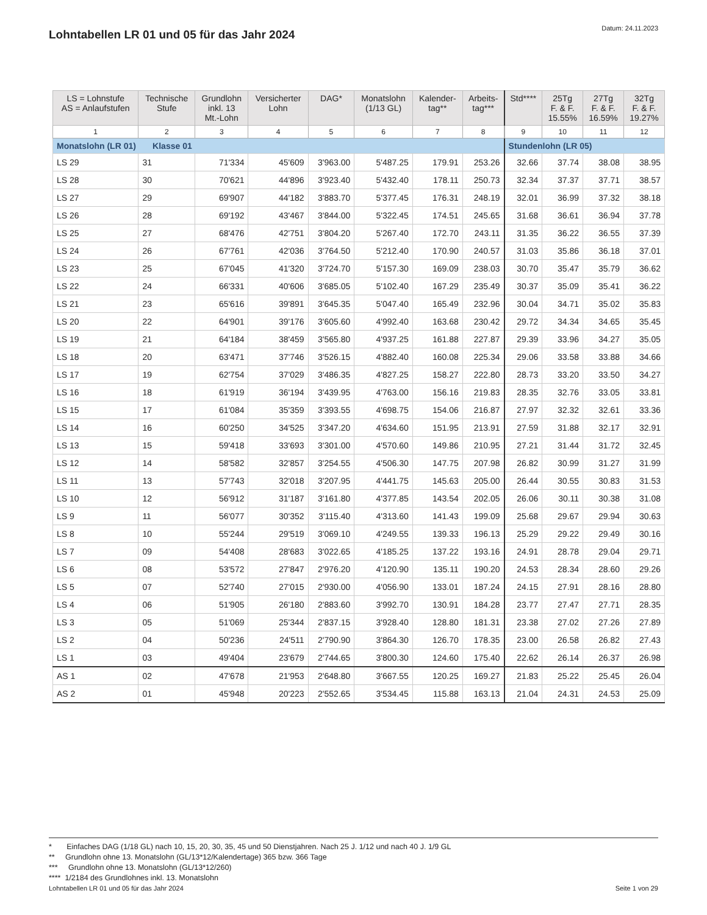Lohntabellen LR 01 und 05 für das Jahr 2024
Datum: 24.11.2023
| LS = Lohnstufe AS = Anlaufstufen | Technische Stufe | Grundlohn inkl. 13 Mt.-Lohn | Versicherter Lohn | DAG* | Monatslohn (1/13 GL) | Kalender- tag** | Arbeits- tag*** | Std**** | 25Tg F. & F. 15.55% | 27Tg F. & F. 16.59% | 32Tg F. & F. 19.27% |
| --- | --- | --- | --- | --- | --- | --- | --- | --- | --- | --- | --- |
| 1 | 2 | 3 | 4 | 5 | 6 | 7 | 8 | 9 | 10 | 11 | 12 |
| Monatslohn (LR 01) Klasse 01 | | | | | | | | Stundenlohn (LR 05) | | | |
| LS 29 | 31 | 71'334 | 45'609 | 3'963.00 | 5'487.25 | 179.91 | 253.26 | 32.66 | 37.74 | 38.08 | 38.95 |
| LS 28 | 30 | 70'621 | 44'896 | 3'923.40 | 5'432.40 | 178.11 | 250.73 | 32.34 | 37.37 | 37.71 | 38.57 |
| LS 27 | 29 | 69'907 | 44'182 | 3'883.70 | 5'377.45 | 176.31 | 248.19 | 32.01 | 36.99 | 37.32 | 38.18 |
| LS 26 | 28 | 69'192 | 43'467 | 3'844.00 | 5'322.45 | 174.51 | 245.65 | 31.68 | 36.61 | 36.94 | 37.78 |
| LS 25 | 27 | 68'476 | 42'751 | 3'804.20 | 5'267.40 | 172.70 | 243.11 | 31.35 | 36.22 | 36.55 | 37.39 |
| LS 24 | 26 | 67'761 | 42'036 | 3'764.50 | 5'212.40 | 170.90 | 240.57 | 31.03 | 35.86 | 36.18 | 37.01 |
| LS 23 | 25 | 67'045 | 41'320 | 3'724.70 | 5'157.30 | 169.09 | 238.03 | 30.70 | 35.47 | 35.79 | 36.62 |
| LS 22 | 24 | 66'331 | 40'606 | 3'685.05 | 5'102.40 | 167.29 | 235.49 | 30.37 | 35.09 | 35.41 | 36.22 |
| LS 21 | 23 | 65'616 | 39'891 | 3'645.35 | 5'047.40 | 165.49 | 232.96 | 30.04 | 34.71 | 35.02 | 35.83 |
| LS 20 | 22 | 64'901 | 39'176 | 3'605.60 | 4'992.40 | 163.68 | 230.42 | 29.72 | 34.34 | 34.65 | 35.45 |
| LS 19 | 21 | 64'184 | 38'459 | 3'565.80 | 4'937.25 | 161.88 | 227.87 | 29.39 | 33.96 | 34.27 | 35.05 |
| LS 18 | 20 | 63'471 | 37'746 | 3'526.15 | 4'882.40 | 160.08 | 225.34 | 29.06 | 33.58 | 33.88 | 34.66 |
| LS 17 | 19 | 62'754 | 37'029 | 3'486.35 | 4'827.25 | 158.27 | 222.80 | 28.73 | 33.20 | 33.50 | 34.27 |
| LS 16 | 18 | 61'919 | 36'194 | 3'439.95 | 4'763.00 | 156.16 | 219.83 | 28.35 | 32.76 | 33.05 | 33.81 |
| LS 15 | 17 | 61'084 | 35'359 | 3'393.55 | 4'698.75 | 154.06 | 216.87 | 27.97 | 32.32 | 32.61 | 33.36 |
| LS 14 | 16 | 60'250 | 34'525 | 3'347.20 | 4'634.60 | 151.95 | 213.91 | 27.59 | 31.88 | 32.17 | 32.91 |
| LS 13 | 15 | 59'418 | 33'693 | 3'301.00 | 4'570.60 | 149.86 | 210.95 | 27.21 | 31.44 | 31.72 | 32.45 |
| LS 12 | 14 | 58'582 | 32'857 | 3'254.55 | 4'506.30 | 147.75 | 207.98 | 26.82 | 30.99 | 31.27 | 31.99 |
| LS 11 | 13 | 57'743 | 32'018 | 3'207.95 | 4'441.75 | 145.63 | 205.00 | 26.44 | 30.55 | 30.83 | 31.53 |
| LS 10 | 12 | 56'912 | 31'187 | 3'161.80 | 4'377.85 | 143.54 | 202.05 | 26.06 | 30.11 | 30.38 | 31.08 |
| LS 9 | 11 | 56'077 | 30'352 | 3'115.40 | 4'313.60 | 141.43 | 199.09 | 25.68 | 29.67 | 29.94 | 30.63 |
| LS 8 | 10 | 55'244 | 29'519 | 3'069.10 | 4'249.55 | 139.33 | 196.13 | 25.29 | 29.22 | 29.49 | 30.16 |
| LS 7 | 09 | 54'408 | 28'683 | 3'022.65 | 4'185.25 | 137.22 | 193.16 | 24.91 | 28.78 | 29.04 | 29.71 |
| LS 6 | 08 | 53'572 | 27'847 | 2'976.20 | 4'120.90 | 135.11 | 190.20 | 24.53 | 28.34 | 28.60 | 29.26 |
| LS 5 | 07 | 52'740 | 27'015 | 2'930.00 | 4'056.90 | 133.01 | 187.24 | 24.15 | 27.91 | 28.16 | 28.80 |
| LS 4 | 06 | 51'905 | 26'180 | 2'883.60 | 3'992.70 | 130.91 | 184.28 | 23.77 | 27.47 | 27.71 | 28.35 |
| LS 3 | 05 | 51'069 | 25'344 | 2'837.15 | 3'928.40 | 128.80 | 181.31 | 23.38 | 27.02 | 27.26 | 27.89 |
| LS 2 | 04 | 50'236 | 24'511 | 2'790.90 | 3'864.30 | 126.70 | 178.35 | 23.00 | 26.58 | 26.82 | 27.43 |
| LS 1 | 03 | 49'404 | 23'679 | 2'744.65 | 3'800.30 | 124.60 | 175.40 | 22.62 | 26.14 | 26.37 | 26.98 |
| AS 1 | 02 | 47'678 | 21'953 | 2'648.80 | 3'667.55 | 120.25 | 169.27 | 21.83 | 25.22 | 25.45 | 26.04 |
| AS 2 | 01 | 45'948 | 20'223 | 2'552.65 | 3'534.45 | 115.88 | 163.13 | 21.04 | 24.31 | 24.53 | 25.09 |
* Einfaches DAG (1/18 GL) nach 10, 15, 20, 30, 35, 45 und 50 Dienstjahren. Nach 25 J. 1/12 und nach 40 J. 1/9 GL
** Grundlohn ohne 13. Monatslohn (GL/13*12/Kalendertage) 365 bzw. 366 Tage
*** Grundlohn ohne 13. Monatslohn (GL/13*12/260)
**** 1/2184 des Grundlohnes inkl. 13. Monatslohn
Lohntabellen LR 01 und 05 für das Jahr 2024 Seite 1 von 29